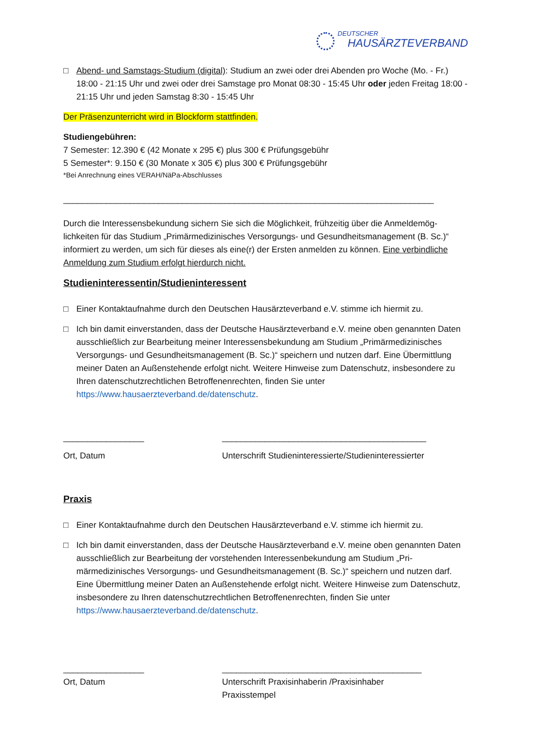DEUTSCHER
HAUSÄRZTEVERBAND
□ Abend- und Samstags-Studium (digital): Studium an zwei oder drei Abenden pro Woche (Mo. - Fr.) 18:00 - 21:15 Uhr und zwei oder drei Samstage pro Monat 08:30 - 15:45 Uhr oder jeden Freitag 18:00 - 21:15 Uhr und jeden Samstag 8:30 - 15:45 Uhr
Der Präsenzunterricht wird in Blockform stattfinden.
Studiengebühren:
7 Semester: 12.390 € (42 Monate x 295 €) plus 300 € Prüfungsgebühr
5 Semester*: 9.150 € (30 Monate x 305 €) plus 300 € Prüfungsgebühr
*Bei Anrechnung eines VERAH/NäPa-Abschlusses
______________________________________________________________________________
Durch die Interessensbekundung sichern Sie sich die Möglichkeit, frühzeitig über die Anmeldemög­lichkeiten für das Studium „Primärmedizinisches Versorgungs- und Gesundheitsmanagement (B. Sc.)“ informiert zu werden, um sich für dieses als eine(r) der Ersten anmelden zu können. Eine verbindli­che Anmeldung zum Studium erfolgt hierdurch nicht.
Studieninteressentin/Studieninteressent
□ Einer Kontaktaufnahme durch den Deutschen Hausärzteverband e.V. stimme ich hiermit zu.
□ Ich bin damit einverstanden, dass der Deutsche Hausärzteverband e.V. meine oben genannten Daten ausschließlich zur Bearbeitung meiner Interessensbekundung am Studium „Primärmedizini­sches Versorgungs- und Gesundheitsmanagement (B. Sc.)“ speichern und nutzen darf. Eine Über­mittlung meiner Daten an Außenstehende erfolgt nicht. Weitere Hinweise zum Datenschutz, ins­besondere zu Ihren datenschutzrechtlichen Betroffenenrechten, finden Sie unter https://www.hausaerzteverband.de/datenschutz.
_________________ ___________________________________________
Ort, Datum Unterschrift Studieninteressierte/Studieninteressierter
Praxis
□ Einer Kontaktaufnahme durch den Deutschen Hausärzteverband e.V. stimme ich hiermit zu.
□ Ich bin damit einverstanden, dass der Deutsche Hausärzteverband e.V. meine oben genannten Daten ausschließlich zur Bearbeitung der vorstehenden Interessenbekundung am Studium „Pri­märmedizinisches Versorgungs- und Gesundheitsmanagement (B. Sc.)“ speichern und nutzen darf. Eine Übermittlung meiner Daten an Außenstehende erfolgt nicht. Weitere Hinweise zum Da­tenschutz, insbesondere zu Ihren datenschutzrechtlichen Betroffenenrechten, finden Sie unter https://www.hausaerzteverband.de/datenschutz.
_________________ __________________________________________
Ort, Datum Unterschrift Praxisinhaberin /Praxisinhaber
Praxisstempel